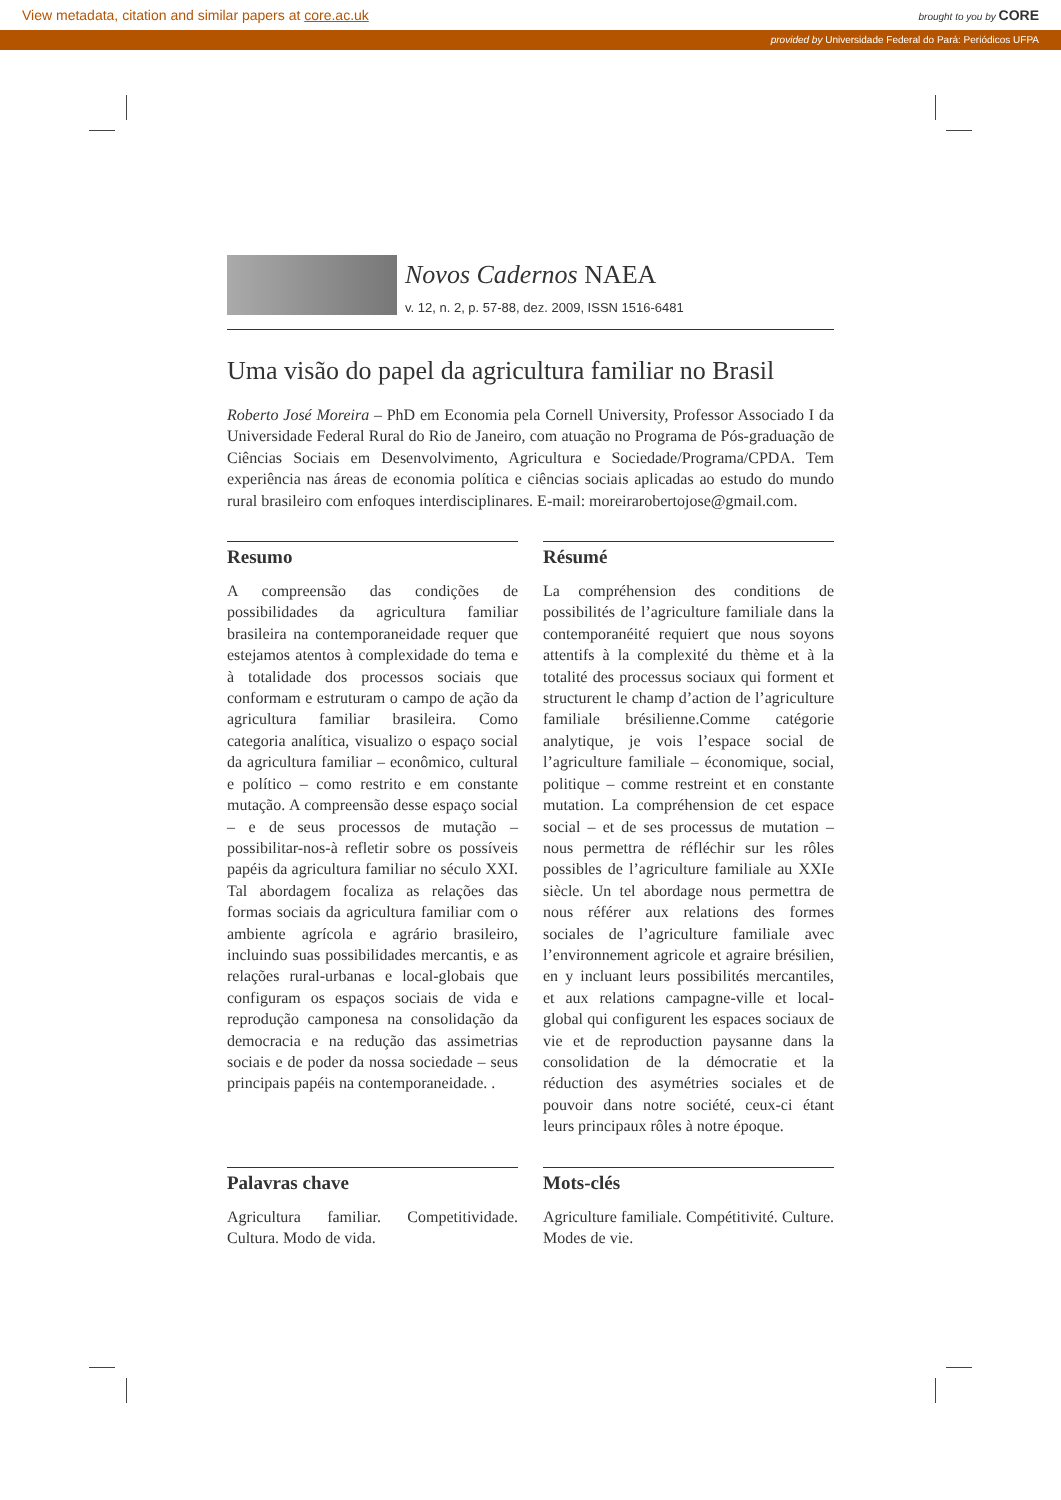View metadata, citation and similar papers at core.ac.uk brought to you by CORE
provided by Universidade Federal do Pará: Periódicos UFPA
Novos Cadernos NAEA
v. 12, n. 2, p. 57-88, dez. 2009, ISSN 1516-6481
Uma visão do papel da agricultura familiar no Brasil
Roberto José Moreira – PhD em Economia pela Cornell University, Professor Associado I da Universidade Federal Rural do Rio de Janeiro, com atuação no Programa de Pós-graduação de Ciências Sociais em Desenvolvimento, Agricultura e Sociedade/Programa/CPDA. Tem experiência nas áreas de economia política e ciências sociais aplicadas ao estudo do mundo rural brasileiro com enfoques interdisciplinares. E-mail: moreiraroberto­jose@gmail.com.
Resumo
A compreensão das condições de possibilidades da agricultura familiar brasileira na contemporaneidade requer que estejamos atentos à complexidade do tema e à totalidade dos processos sociais que conformam e estruturam o campo de ação da agricultura familiar brasileira. Como categoria analítica, visualizo o espaço social da agricultura familiar – econômico, cultural e político – como restrito e em constante mutação. A compreensão desse espaço social – e de seus processos de mutação – possibilitar-nos-à refletir sobre os possíveis papéis da agricultura familiar no século XXI. Tal abordagem focaliza as relações das formas sociais da agricultura familiar com o ambiente agrícola e agrário brasileiro, incluindo suas possibilidades mercantis, e as relações rural-urbanas e local-globais que configuram os espaços sociais de vida e reprodução camponesa na consolidação da democracia e na redução das assimetrias sociais e de poder da nossa sociedade – seus principais papéis na contemporaneidade. .
Résumé
La compréhension des conditions de possibilités de l’agriculture familiale dans la contemporanéité requiert que nous soyons attentifs à la complexité du thème et à la totalité des processus sociaux qui forment et structurent le champ d’action de l’agriculture familiale brésilienne.Comme catégorie analytique, je vois l’espace social de l’agriculture familiale – économique, social, politique – comme restreint et en constante mutation. La compréhension de cet espace social – et de ses processus de mutation – nous permettra de réfléchir sur les rôles possibles de l’agriculture familiale au XXIe siècle. Un tel abordage nous permettra de nous référer aux relations des formes sociales de l’agriculture familiale avec l’environnement agricole et agraire brésilien, en y incluant leurs possibilités mercantiles, et aux relations campagne-ville et local-global qui configurent les espaces sociaux de vie et de reproduction paysanne dans la consolidation de la démocratie et la réduction des asymétries sociales et de pouvoir dans notre société, ceux-ci étant leurs principaux rôles à notre époque.
Palavras chave
Agricultura familiar. Competitividade. Cultura. Modo de vida.
Mots-clés
Agriculture familiale. Compétitivité. Culture. Modes de vie.